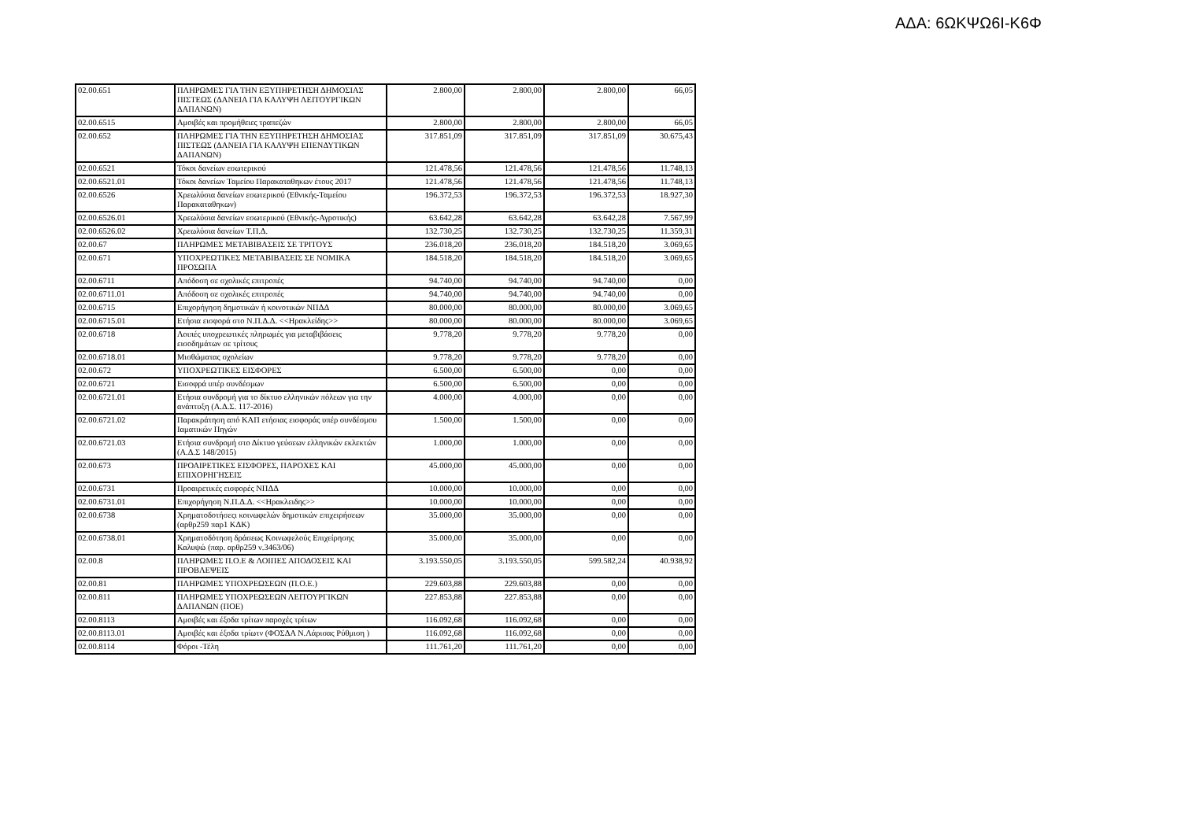ΑΔΑ: 6ΩΚΨΩ6Ι-Κ6Φ
| 02.00.651 | ΠΛΗΡΩΜΕΣ ΓΙΑ ΤΗΝ ΕΞΥΠΗΡΕΤΗΣΗ ΔΗΜΟΣΙΑΣ ΠΙΣΤΕΩΣ (ΔΑΝΕΙΑ ΓΙΑ ΚΑΛΥΨΗ ΛΕΙΤΟΥΡΓΙΚΩΝ ΔΑΠΑΝΩΝ) | 2.800,00 | 2.800,00 | 2.800,00 | 66,05 |
| 02.00.6515 | Αμοιβές και προμήθειες τραπεζών | 2.800,00 | 2.800,00 | 2.800,00 | 66,05 |
| 02.00.652 | ΠΛΗΡΩΜΕΣ ΓΙΑ ΤΗΝ ΕΞΥΠΗΡΕΤΗΣΗ ΔΗΜΟΣΙΑΣ ΠΙΣΤΕΩΣ (ΔΑΝΕΙΑ ΓΙΑ ΚΑΛΥΨΗ ΕΠΕΝΔΥΤΙΚΩΝ ΔΑΠΑΝΩΝ) | 317.851,09 | 317.851,09 | 317.851,09 | 30.675,43 |
| 02.00.6521 | Τόκοι δανείων εσωτερικού | 121.478,56 | 121.478,56 | 121.478,56 | 11.748,13 |
| 02.00.6521.01 | Τόκοι δανείων Ταμείου Παρακαταθηκων έτους 2017 | 121.478,56 | 121.478,56 | 121.478,56 | 11.748,13 |
| 02.00.6526 | Χρεωλύσια δανείων εσωτερικού (Εθνικής-Ταμείου Παρακαταθηκων) | 196.372,53 | 196.372,53 | 196.372,53 | 18.927,30 |
| 02.00.6526.01 | Χρεωλύσια δανείων εσωτερικού (Εθνικής-Αγροτικής) | 63.642,28 | 63.642,28 | 63.642,28 | 7.567,99 |
| 02.00.6526.02 | Χρεωλύσια δανείων Τ.Π.Δ. | 132.730,25 | 132.730,25 | 132.730,25 | 11.359,31 |
| 02.00.67 | ΠΛΗΡΩΜΕΣ ΜΕΤΑΒΙΒΑΣΕΙΣ ΣΕ ΤΡΙΤΟΥΣ | 236.018,20 | 236.018,20 | 184.518,20 | 3.069,65 |
| 02.00.671 | ΥΠΟΧΡΕΩΤΙΚΕΣ ΜΕΤΑΒΙΒΑΣΕΙΣ ΣΕ ΝΟΜΙΚΑ ΠΡΟΣΩΠΑ | 184.518,20 | 184.518,20 | 184.518,20 | 3.069,65 |
| 02.00.6711 | Απόδοση σε σχολικές επιτροπές | 94.740,00 | 94.740,00 | 94.740,00 | 0,00 |
| 02.00.6711.01 | Απόδοση σε σχολικές επιτροπές | 94.740,00 | 94.740,00 | 94.740,00 | 0,00 |
| 02.00.6715 | Επιχορήγηση δημοτικών ή κοινοτικών ΝΠΔΔ | 80.000,00 | 80.000,00 | 80.000,00 | 3.069,65 |
| 02.00.6715.01 | Ετήσια εισφορά στο Ν.Π.Δ.Δ. <<Ηρακλείδης>> | 80.000,00 | 80.000,00 | 80.000,00 | 3.069,65 |
| 02.00.6718 | Λοιπές υποχρεωτικές πληρωμές για μεταβιβάσεις εισοδημάτων σε τρίτους | 9.778,20 | 9.778,20 | 9.778,20 | 0,00 |
| 02.00.6718.01 | Μισθώματας σχολείων | 9.778,20 | 9.778,20 | 9.778,20 | 0,00 |
| 02.00.672 | ΥΠΟΧΡΕΩΤΙΚΕΣ ΕΙΣΦΟΡΕΣ | 6.500,00 | 6.500,00 | 0,00 | 0,00 |
| 02.00.6721 | Εισοφρά υπέρ συνδέσμων | 6.500,00 | 6.500,00 | 0,00 | 0,00 |
| 02.00.6721.01 | Ετήσια συνδρομή για το δίκτυο ελληνικών πόλεων για την ανάπτυξη (Α.Δ.Σ. 117-2016) | 4.000,00 | 4.000,00 | 0,00 | 0,00 |
| 02.00.6721.02 | Παρακράτηση από ΚΑΠ ετήσιας εισφοράς υπέρ συνδέσμου Ιαματικών Πηγών | 1.500,00 | 1.500,00 | 0,00 | 0,00 |
| 02.00.6721.03 | Ετήσια συνδρομή στο Δίκτυο γεύσεων ελληνικών εκλεκτών (Α.Δ.Σ 148/2015) | 1.000,00 | 1.000,00 | 0,00 | 0,00 |
| 02.00.673 | ΠΡΟΑΙΡΕΤΙΚΕΣ ΕΙΣΦΟΡΕΣ, ΠΑΡΟΧΕΣ ΚΑΙ ΕΠΙΧΟΡΗΓΗΣΕΙΣ | 45.000,00 | 45.000,00 | 0,00 | 0,00 |
| 02.00.6731 | Προαιρετικές εισφορές ΝΠΔΔ | 10.000,00 | 10.000,00 | 0,00 | 0,00 |
| 02.00.6731.01 | Επιχορήγηση Ν.Π.Δ.Δ. <<Ηρακλειδης>> | 10.000,00 | 10.000,00 | 0,00 | 0,00 |
| 02.00.6738 | Χρηματοδοτήσεςι κοινωφελών δημοτικών επιχειρήσεων (αρθρ259 παρ1 ΚΔΚ) | 35.000,00 | 35.000,00 | 0,00 | 0,00 |
| 02.00.6738.01 | Χρηματοδότηση δράσεως Κοινωφελούς Επιχείρησης Καλυψώ (παρ. αρθρ259 ν.3463/06) | 35.000,00 | 35.000,00 | 0,00 | 0,00 |
| 02.00.8 | ΠΛΗΡΩΜΕΣ Π.Ο.Ε & ΛΟΙΠΕΣ ΑΠΟΔΟΣΕΙΣ ΚΑΙ ΠΡΟΒΛΕΨΕΙΣ | 3.193.550,05 | 3.193.550,05 | 599.582,24 | 40.938,92 |
| 02.00.81 | ΠΛΗΡΩΜΕΣ ΥΠΟΧΡΕΩΣΕΩΝ (Π.Ο.Ε.) | 229.603,88 | 229.603,88 | 0,00 | 0,00 |
| 02.00.811 | ΠΛΗΡΩΜΕΣ ΥΠΟΧΡΕΩΣΕΩΝ ΛΕΙΤΟΥΡΓΙΚΩΝ ΔΑΠΑΝΩΝ (ΠΟΕ) | 227.853,88 | 227.853,88 | 0,00 | 0,00 |
| 02.00.8113 | Αμοιβές και έξοδα τρίτων παροχές τρίτων | 116.092,68 | 116.092,68 | 0,00 | 0,00 |
| 02.00.8113.01 | Αμοιβές και έξοδα τρίωτν (ΦΟΣΔΑ Ν.Λάρισας Ρύθμιση ) | 116.092,68 | 116.092,68 | 0,00 | 0,00 |
| 02.00.8114 | Φόροι -Τέλη | 111.761,20 | 111.761,20 | 0,00 | 0,00 |